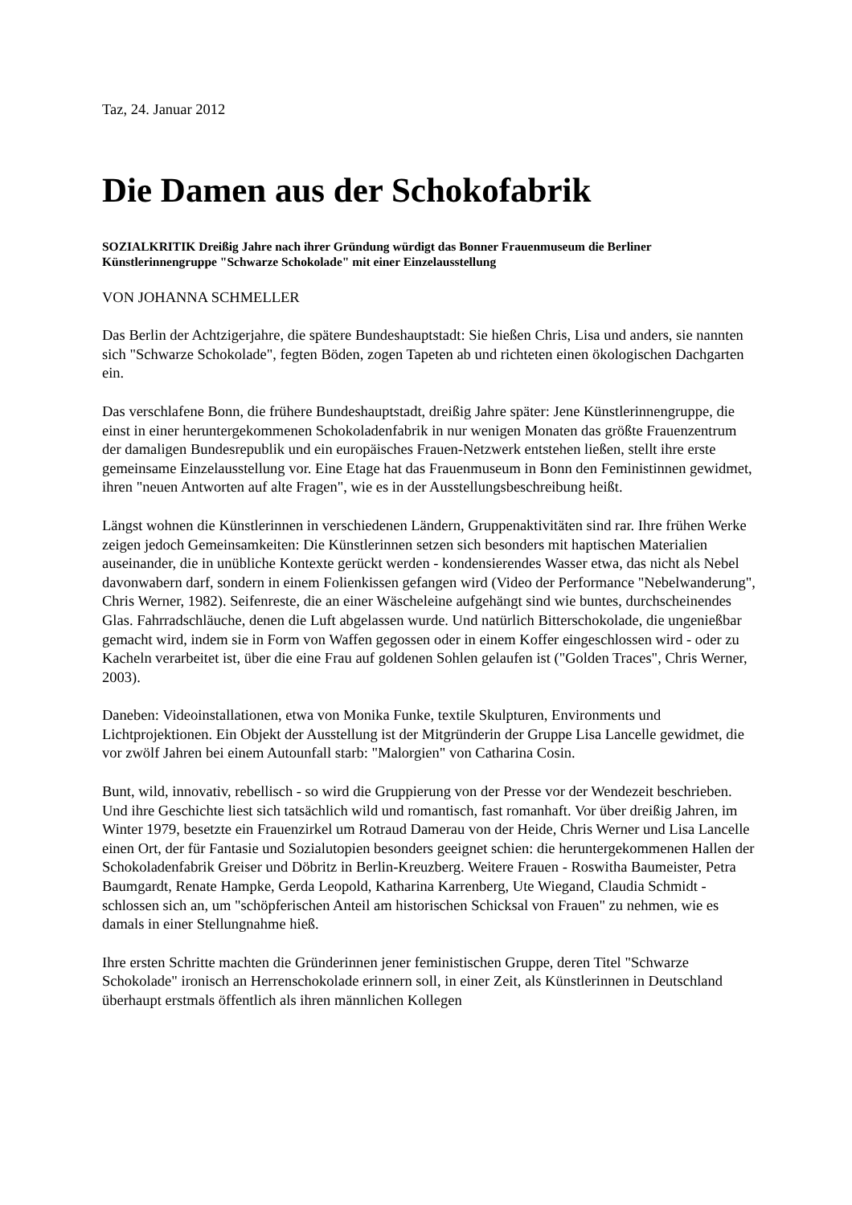Taz, 24. Januar 2012
Die Damen aus der Schokofabrik
SOZIALKRITIK Dreißig Jahre nach ihrer Gründung würdigt das Bonner Frauenmuseum die Berliner Künstlerinnengruppe "Schwarze Schokolade" mit einer Einzelausstellung
VON JOHANNA SCHMELLER
Das Berlin der Achtzigerjahre, die spätere Bundeshauptstadt: Sie hießen Chris, Lisa und anders, sie nannten sich "Schwarze Schokolade", fegten Böden, zogen Tapeten ab und richteten einen ökologischen Dachgarten ein.
Das verschlafene Bonn, die frühere Bundeshauptstadt, dreißig Jahre später: Jene Künstlerinnengruppe, die einst in einer heruntergekommenen Schokoladenfabrik in nur wenigen Monaten das größte Frauenzentrum der damaligen Bundesrepublik und ein europäisches Frauen-Netzwerk entstehen ließen, stellt ihre erste gemeinsame Einzelausstellung vor. Eine Etage hat das Frauenmuseum in Bonn den Feministinnen gewidmet, ihren "neuen Antworten auf alte Fragen", wie es in der Ausstellungsbeschreibung heißt.
Längst wohnen die Künstlerinnen in verschiedenen Ländern, Gruppenaktivitäten sind rar. Ihre frühen Werke zeigen jedoch Gemeinsamkeiten: Die Künstlerinnen setzen sich besonders mit haptischen Materialien auseinander, die in unübliche Kontexte gerückt werden - kondensierendes Wasser etwa, das nicht als Nebel davonwabern darf, sondern in einem Folienkissen gefangen wird (Video der Performance "Nebelwanderung", Chris Werner, 1982). Seifenreste, die an einer Wäscheleine aufgehängt sind wie buntes, durchscheinendes Glas. Fahrradschläuche, denen die Luft abgelassen wurde. Und natürlich Bitterschokolade, die ungenießbar gemacht wird, indem sie in Form von Waffen gegossen oder in einem Koffer eingeschlossen wird - oder zu Kacheln verarbeitet ist, über die eine Frau auf goldenen Sohlen gelaufen ist ("Golden Traces", Chris Werner, 2003).
Daneben: Videoinstallationen, etwa von Monika Funke, textile Skulpturen, Environments und Lichtprojektionen. Ein Objekt der Ausstellung ist der Mitgründerin der Gruppe Lisa Lancelle gewidmet, die vor zwölf Jahren bei einem Autounfall starb: "Malorgien" von Catharina Cosin.
Bunt, wild, innovativ, rebellisch - so wird die Gruppierung von der Presse vor der Wendezeit beschrieben. Und ihre Geschichte liest sich tatsächlich wild und romantisch, fast romanhaft. Vor über dreißig Jahren, im Winter 1979, besetzte ein Frauenzirkel um Rotraud Damerau von der Heide, Chris Werner und Lisa Lancelle einen Ort, der für Fantasie und Sozialutopien besonders geeignet schien: die heruntergekommenen Hallen der Schokoladenfabrik Greiser und Döbritz in Berlin-Kreuzberg. Weitere Frauen - Roswitha Baumeister, Petra Baumgardt, Renate Hampke, Gerda Leopold, Katharina Karrenberg, Ute Wiegand, Claudia Schmidt - schlossen sich an, um "schöpferischen Anteil am historischen Schicksal von Frauen" zu nehmen, wie es damals in einer Stellungnahme hieß.
Ihre ersten Schritte machten die Gründerinnen jener feministischen Gruppe, deren Titel "Schwarze Schokolade" ironisch an Herrenschokolade erinnern soll, in einer Zeit, als Künstlerinnen in Deutschland überhaupt erstmals öffentlich als ihren männlichen Kollegen